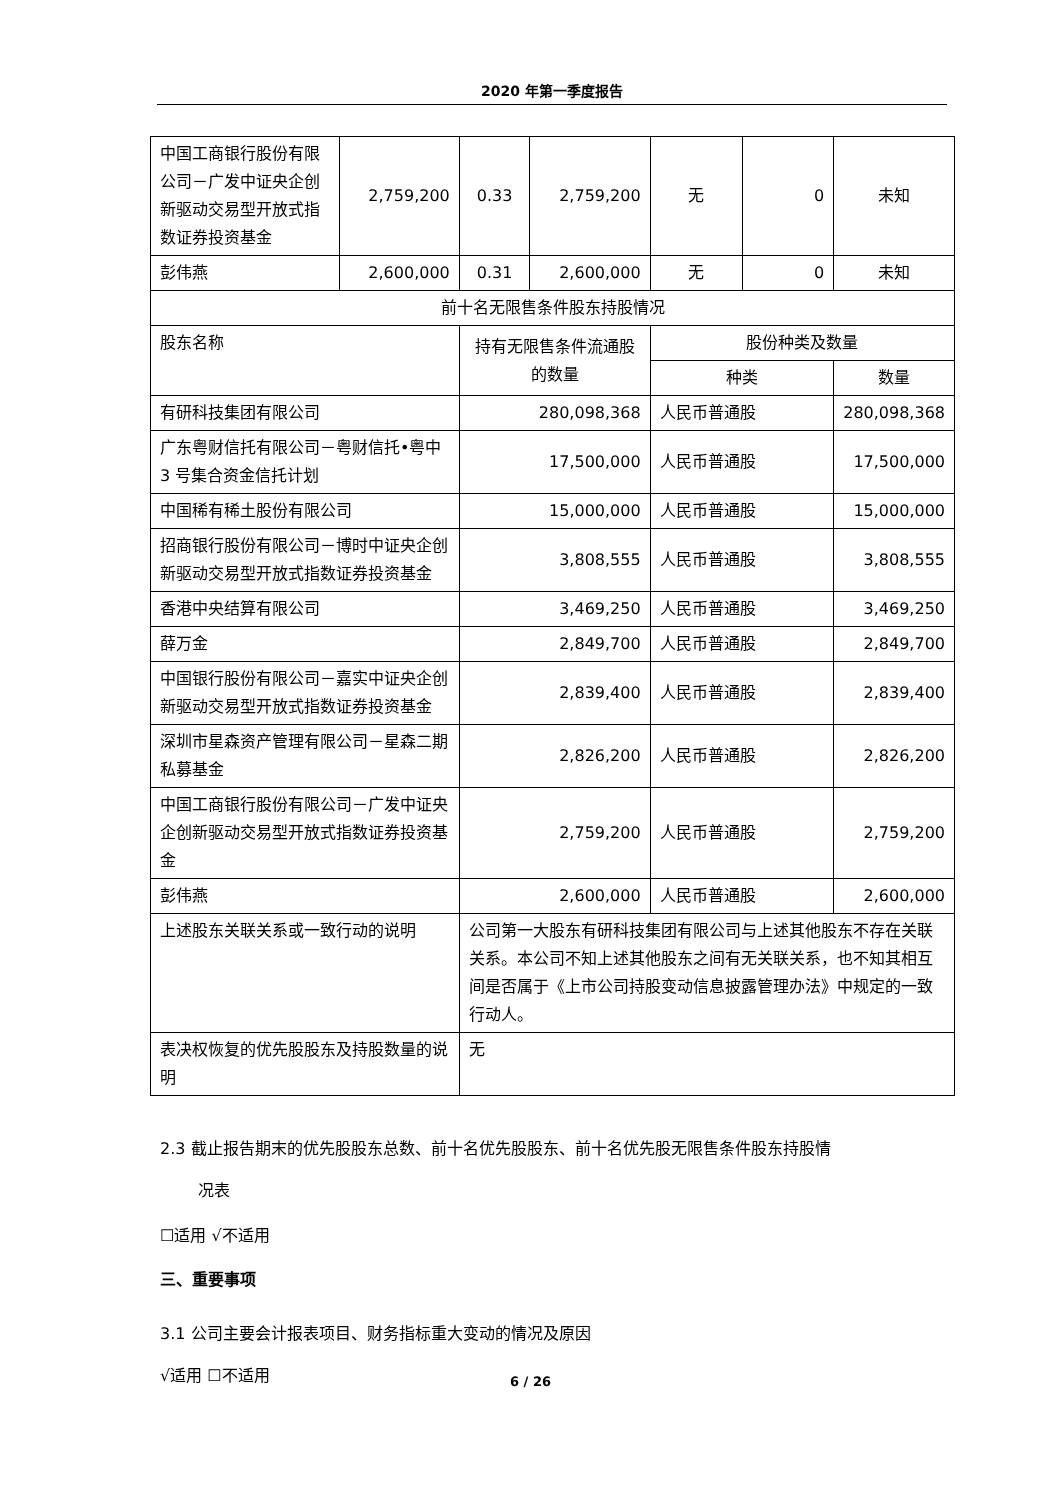2020 年第一季度报告
| 中国工商银行股份有限公司－广发中证央企创新驱动交易型开放式指数证券投资基金 | 2,759,200 | 0.33 | 2,759,200 | 无 | 0 | 未知 |
| 彭伟燕 | 2,600,000 | 0.31 | 2,600,000 | 无 | 0 | 未知 |
| 前十名无限售条件股东持股情况 | | | | | | |
| 股东名称 | | 持有无限售条件流通股的数量 | | 股份种类及数量 | | |
| | | | | 种类 | | 数量 |
| 有研科技集团有限公司 | | 280,098,368 | | 人民币普通股 | | 280,098,368 |
| 广东粤财信托有限公司－粤财信托•粤中 3 号集合资金信托计划 | | 17,500,000 | | 人民币普通股 | | 17,500,000 |
| 中国稀有稀土股份有限公司 | | 15,000,000 | | 人民币普通股 | | 15,000,000 |
| 招商银行股份有限公司－博时中证央企创新驱动交易型开放式指数证券投资基金 | | 3,808,555 | | 人民币普通股 | | 3,808,555 |
| 香港中央结算有限公司 | | 3,469,250 | | 人民币普通股 | | 3,469,250 |
| 薛万金 | | 2,849,700 | | 人民币普通股 | | 2,849,700 |
| 中国银行股份有限公司－嘉实中证央企创新驱动交易型开放式指数证券投资基金 | | 2,839,400 | | 人民币普通股 | | 2,839,400 |
| 深圳市星森资产管理有限公司－星森二期私募基金 | | 2,826,200 | | 人民币普通股 | | 2,826,200 |
| 中国工商银行股份有限公司－广发中证央企创新驱动交易型开放式指数证券投资基金 | | 2,759,200 | | 人民币普通股 | | 2,759,200 |
| 彭伟燕 | | 2,600,000 | | 人民币普通股 | | 2,600,000 |
| 上述股东关联关系或一致行动的说明 | | 公司第一大股东有研科技集团有限公司与上述其他股东不存在关联关系。本公司不知上述其他股东之间有无关联关系，也不知其相互间是否属于《上市公司持股变动信息披露管理办法》中规定的一致行动人。 | | | | |
| 表决权恢复的优先股股东及持股数量的说明 | | 无 | | | | |
2.3 截止报告期末的优先股股东总数、前十名优先股股东、前十名优先股无限售条件股东持股情
况表
☐适用 √不适用
三、重要事项
3.1 公司主要会计报表项目、财务指标重大变动的情况及原因
√适用 ☐不适用
6 / 26